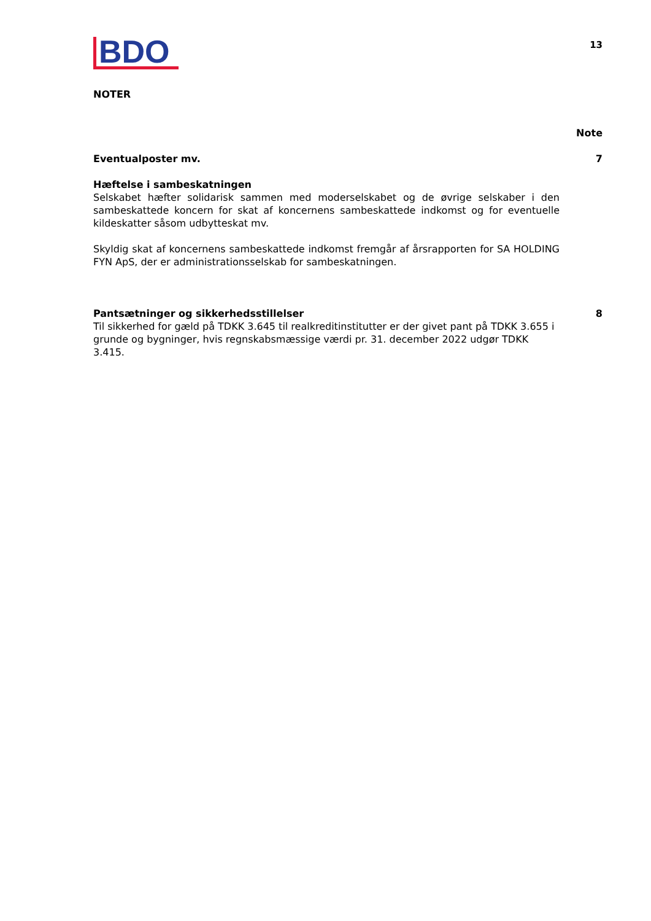BDO
13
NOTER
Note
Eventualposter mv. 7
Hæftelse i sambeskatningen
Selskabet hæfter solidarisk sammen med moderselskabet og de øvrige selskaber i den sambeskattede koncern for skat af koncernens sambeskattede indkomst og for eventuelle kildeskatter såsom udbytteskat mv.
Skyldig skat af koncernens sambeskattede indkomst fremgår af årsrapporten for SA HOLDING FYN ApS, der er administrationsselskab for sambeskatningen.
Pantsætninger og sikkerhedsstillelser
8
Til sikkerhed for gæld på TDKK 3.645 til realkreditinstitutter er der givet pant på TDKK 3.655 i grunde og bygninger, hvis regnskabsmæssige værdi pr. 31. december 2022 udgør TDKK 3.415.